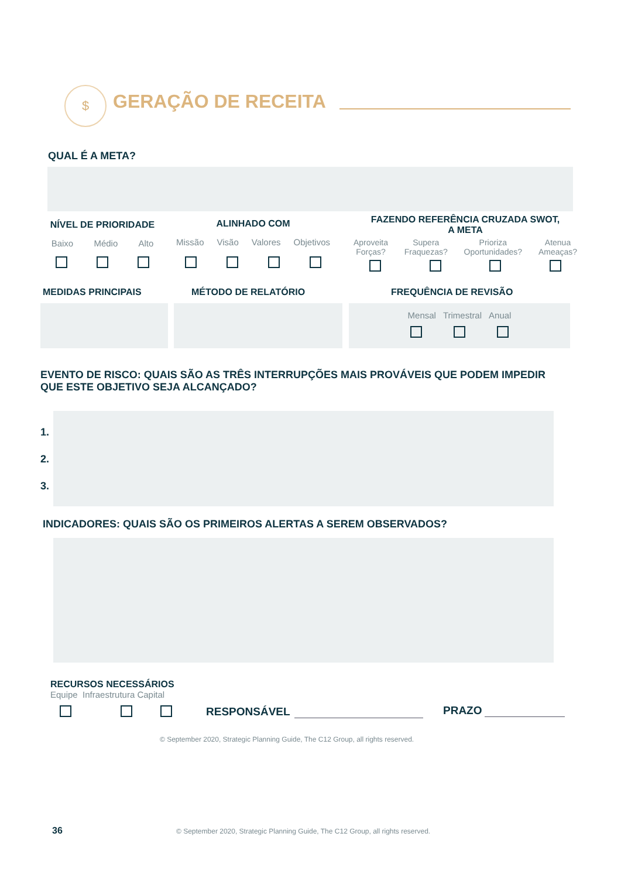$ GERAÇÃO DE RECEITA
QUAL É A META?
NÍVEL DE PRIORIDADE
Baixo Médio Alto
ALINHADO COM
Missão Visão Valores Objetivos
FAZENDO REFERÊNCIA CRUZADA SWOT,
A META
Aproveita
Forças? Supera
Fraquezas? Prioriza
Oportunidades? Atenua
Ameaças?
MEDIDAS PRINCIPAIS MÉTODO DE RELATÓRIO FREQUÊNCIA DE REVISÃO
Mensal Trimestral Anual
EVENTO DE RISCO: QUAIS SÃO AS TRÊS INTERRUPÇÕES MAIS PROVÁVEIS QUE PODEM IMPEDIR QUE ESTE OBJETIVO SEJA ALCANÇADO?
1.
2.
3.
INDICADORES: QUAIS SÃO OS PRIMEIROS ALERTAS A SEREM OBSERVADOS?
RECURSOS NECESSÁRIOS
Equipe Infraestrutura Capital
RESPONSÁVEL PRAZO
© September 2020, Strategic Planning Guide, The C12 Group, all rights reserved.
36
© September 2020, Strategic Planning Guide, The C12 Group, all rights reserved.